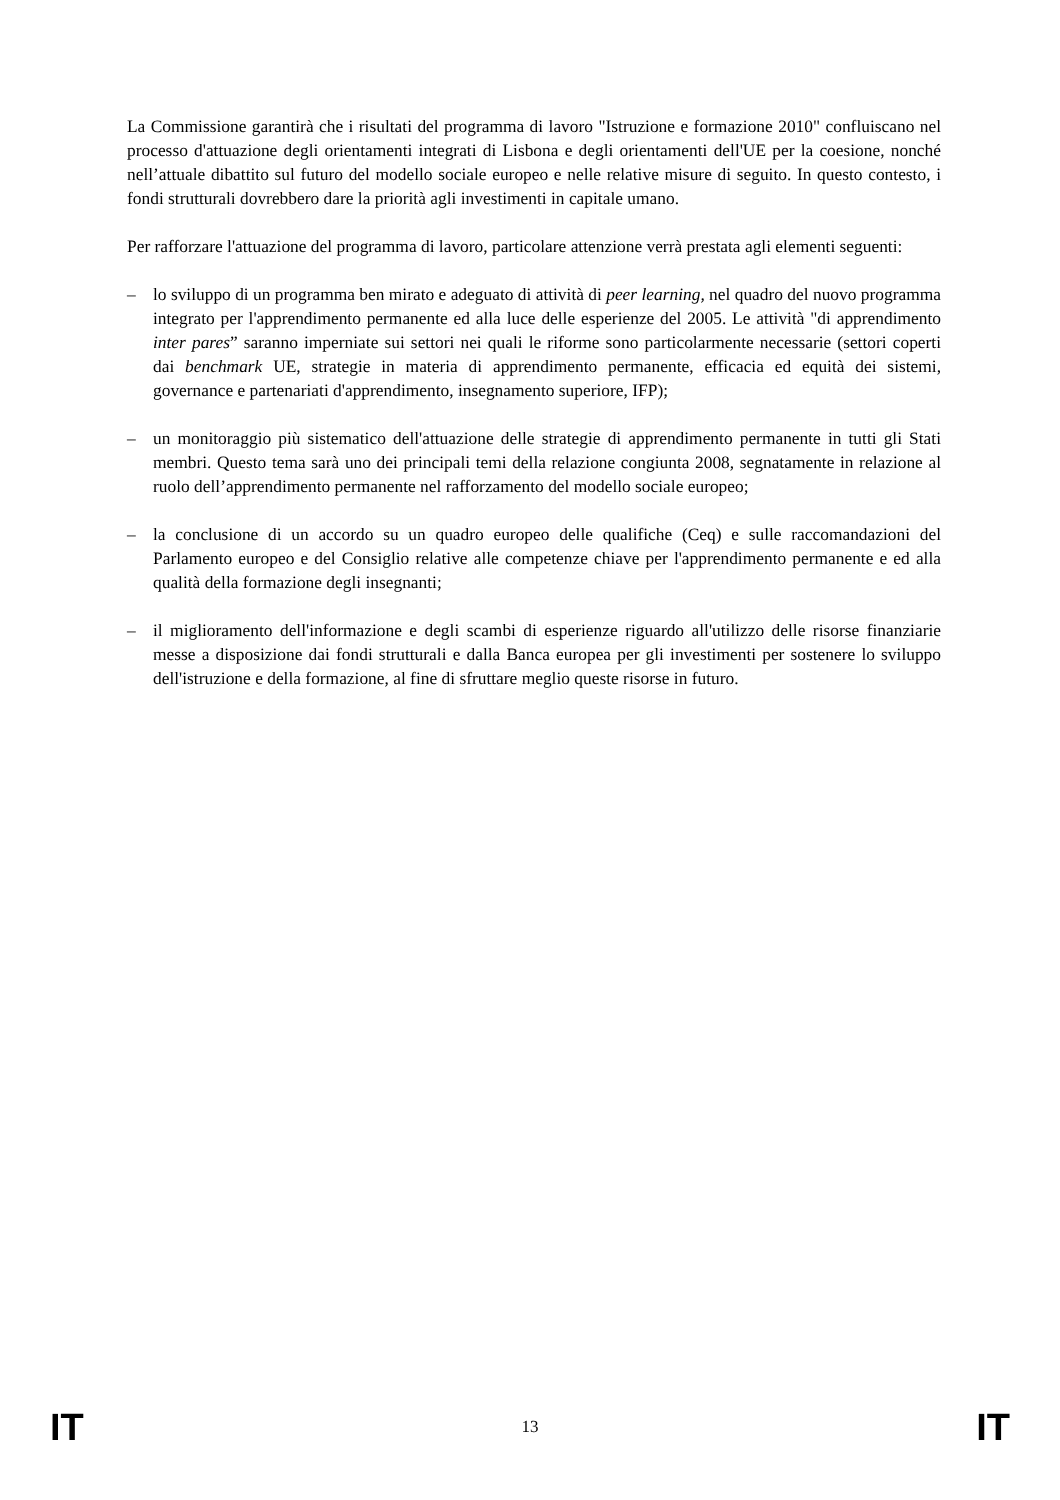La Commissione garantirà che i risultati del programma di lavoro "Istruzione e formazione 2010" confluiscano nel processo d'attuazione degli orientamenti integrati di Lisbona e degli orientamenti dell'UE per la coesione, nonché nell’attuale dibattito sul futuro del modello sociale europeo e nelle relative misure di seguito. In questo contesto, i fondi strutturali dovrebbero dare la priorità agli investimenti in capitale umano.
Per rafforzare l'attuazione del programma di lavoro, particolare attenzione verrà prestata agli elementi seguenti:
– lo sviluppo di un programma ben mirato e adeguato di attività di peer learning, nel quadro del nuovo programma integrato per l'apprendimento permanente ed alla luce delle esperienze del 2005. Le attività "di apprendimento inter pares” saranno imperniate sui settori nei quali le riforme sono particolarmente necessarie (settori coperti dai benchmark UE, strategie in materia di apprendimento permanente, efficacia ed equità dei sistemi, governance e partenariati d'apprendimento, insegnamento superiore, IFP);
– un monitoraggio più sistematico dell'attuazione delle strategie di apprendimento permanente in tutti gli Stati membri. Questo tema sarà uno dei principali temi della relazione congiunta 2008, segnatamente in relazione al ruolo dell’apprendimento permanente nel rafforzamento del modello sociale europeo;
– la conclusione di un accordo su un quadro europeo delle qualifiche (Ceq) e sulle raccomandazioni del Parlamento europeo e del Consiglio relative alle competenze chiave per l'apprendimento permanente e ed alla qualità della formazione degli insegnanti;
– il miglioramento dell'informazione e degli scambi di esperienze riguardo all'utilizzo delle risorse finanziarie messe a disposizione dai fondi strutturali e dalla Banca europea per gli investimenti per sostenere lo sviluppo dell'istruzione e della formazione, al fine di sfruttare meglio queste risorse in futuro.
IT 13 IT